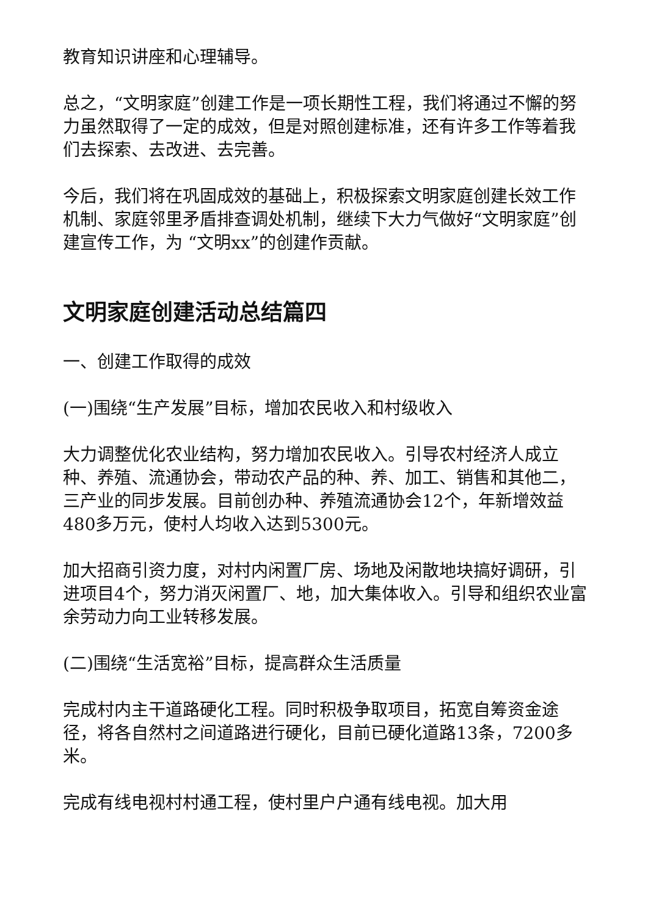教育知识讲座和心理辅导。
总之，“文明家庭”创建工作是一项长期性工程，我们将通过不懈的努力虽然取得了一定的成效，但是对照创建标准，还有许多工作等着我们去探索、去改进、去完善。
今后，我们将在巩固成效的基础上，积极探索文明家庭创建长效工作机制、家庭邻里矛盾排查调处机制，继续下大力气做好“文明家庭”创建宣传工作，为 “文明xx”的创建作贡献。
文明家庭创建活动总结篇四
一、创建工作取得的成效
(一)围绕“生产发展”目标，增加农民收入和村级收入
大力调整优化农业结构，努力增加农民收入。引导农村经济人成立种、养殖、流通协会，带动农产品的种、养、加工、销售和其他二，三产业的同步发展。目前创办种、养殖流通协会12个，年新增效益480多万元，使村人均收入达到5300元。
加大招商引资力度，对村内闲置厂房、场地及闲散地块搞好调研，引进项目4个，努力消灭闲置厂、地，加大集体收入。引导和组织农业富余劳动力向工业转移发展。
(二)围绕“生活宽裕”目标，提高群众生活质量
完成村内主干道路硬化工程。同时积极争取项目，拓宽自筹资金途径，将各自然村之间道路进行硬化，目前已硬化道路13条，7200多米。
完成有线电视村村通工程，使村里户户通有线电视。加大用